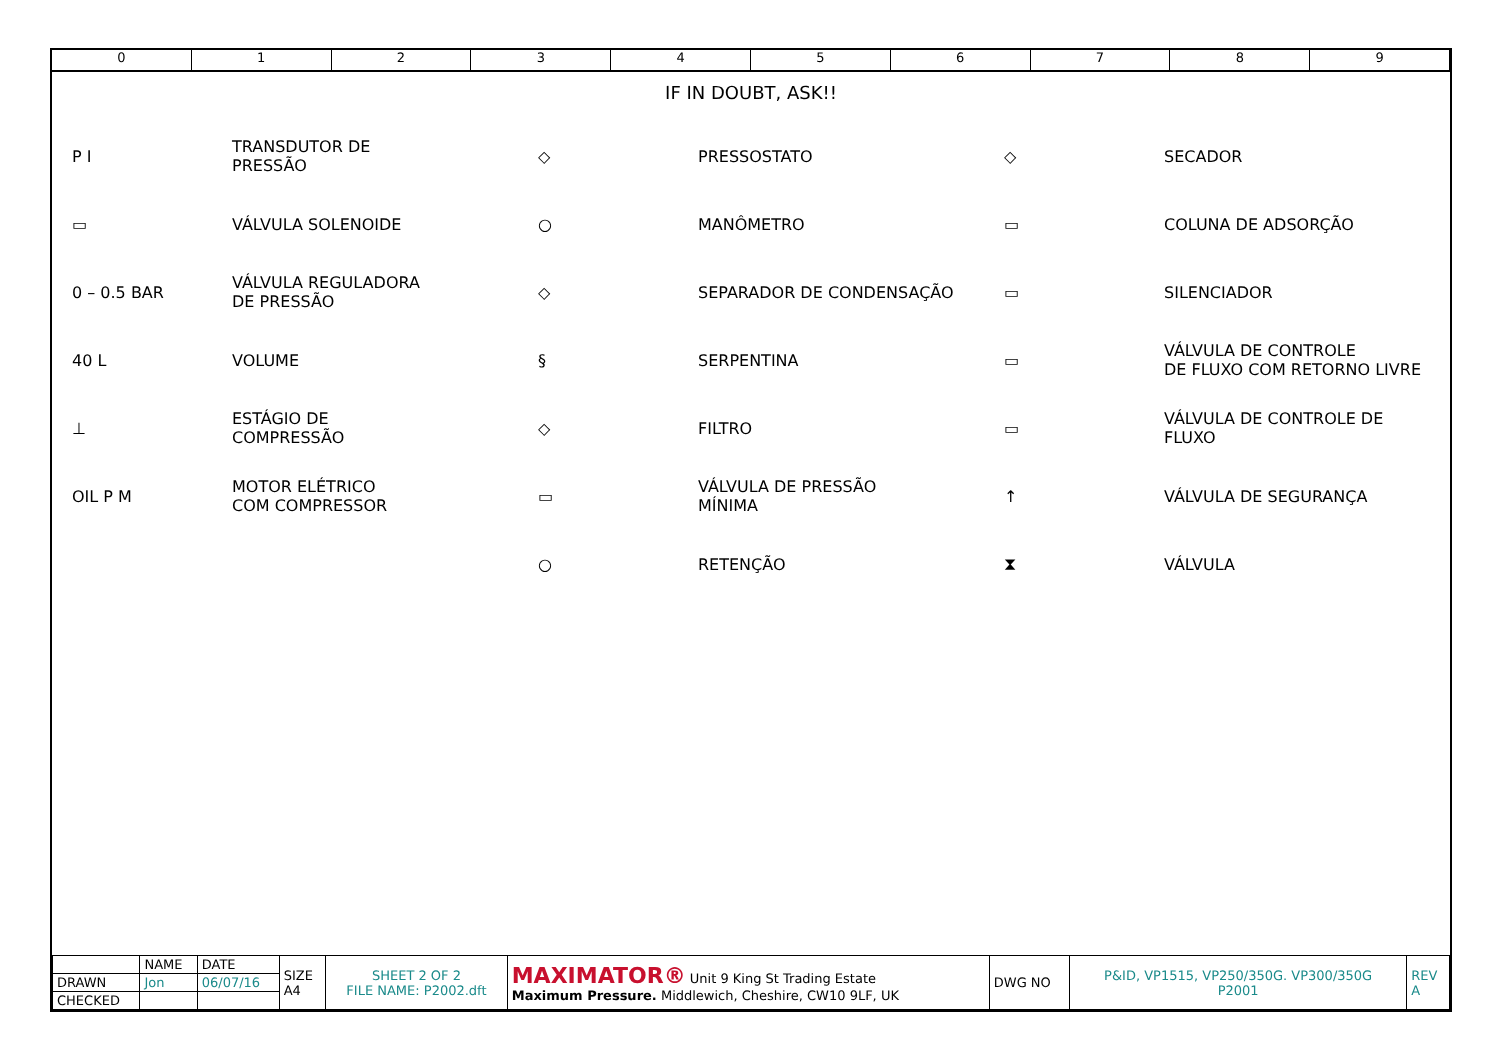0 1 2 3 4 5 6 7 8 9
IF IN DOUBT, ASK!!
P I
TRANSDUTOR DE
PRESSÃO
▭ VÁLVULA SOLENOIDE
0 – 0.5 BAR
VÁLVULA REGULADORA
DE PRESSÃO
40 L VOLUME
⊥
ESTÁGIO DE
COMPRESSÃO
OIL P M
MOTOR ELÉTRICO
COM COMPRESSOR
◇ PRESSOSTATO
○ MANÔMETRO
◇ SEPARADOR DE CONDENSAÇÃO
§ SERPENTINA
◇ FILTRO
▭
VÁLVULA DE PRESSÃO
MÍNIMA
○ RETENÇÃO
◇ SECADOR
▭ COLUNA DE ADSORÇÃO
▭ SILENCIADOR
▭
VÁLVULA DE CONTROLE
DE FLUXO COM RETORNO LIVRE
▭ VÁLVULA DE CONTROLE DE FLUXO
↑ VÁLVULA DE SEGURANÇA
⧗ VÁLVULA
| | NAME | DATE | SIZE A4 | SHEET 2 OF 2 FILE NAME: P2002.dft | MAXIMATOR® Unit 9 King St Trading Estate Maximum Pressure. Middlewich, Cheshire, CW10 9LF, UK | DWG NO | P&ID, VP1515, VP250/350G. VP300/350G P2001 | REV A |
| DRAWN | Jon | 06/07/16 | | | | | | |
| CHECKED | | | | | | | | |